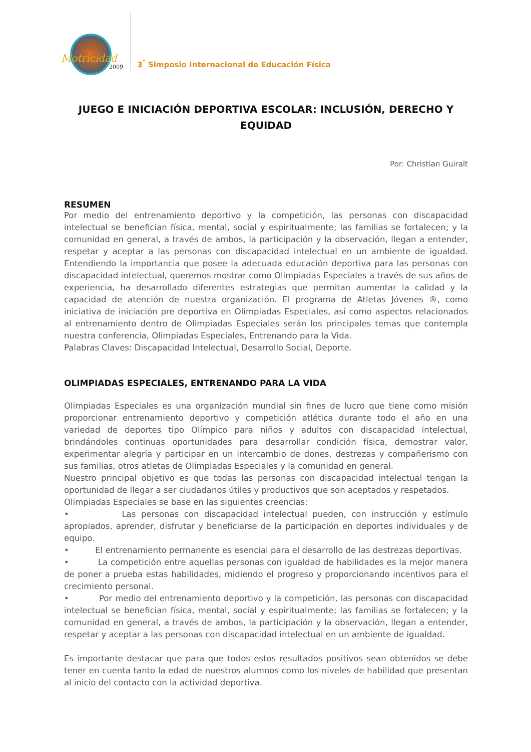expo
Motricidad
2009
3<sup>°</sup> Simposio Internacional de Educación Física
JUEGO E INICIACIÓN DEPORTIVA ESCOLAR: INCLUSIÓN, DERECHO Y EQUIDAD
Por: Christian Guiralt
RESUMEN
Por medio del entrenamiento deportivo y la competición, las personas con discapacidad intelectual se benefician física, mental, social y espiritualmente; las familias se fortalecen; y la comunidad en general, a través de ambos, la participación y la observación, llegan a entender, respetar y aceptar a las personas con discapacidad intelectual en un ambiente de igualdad. Entendiendo la importancia que posee la adecuada educación deportiva para las personas con discapacidad intelectual, queremos mostrar como Olimpiadas Especiales a través de sus años de experiencia, ha desarrollado diferentes estrategias que permitan aumentar la calidad y la capacidad de atención de nuestra organización. El programa de Atletas Jóvenes ®, como iniciativa de iniciación pre deportiva en Olimpiadas Especiales, así como aspectos relacionados al entrenamiento dentro de Olimpiadas Especiales serán los principales temas que contempla nuestra conferencia, Olimpiadas Especiales, Entrenando para la Vida.
Palabras Claves: Discapacidad Intelectual, Desarrollo Social, Deporte.
OLIMPIADAS ESPECIALES, ENTRENANDO PARA LA VIDA
Olimpiadas Especiales es una organización mundial sin fines de lucro que tiene como misión proporcionar entrenamiento deportivo y competición atlética durante todo el año en una variedad de deportes tipo Olímpico para niños y adultos con discapacidad intelectual, brindándoles continuas oportunidades para desarrollar condición física, demostrar valor, experimentar alegría y participar en un intercambio de dones, destrezas y compañerismo con sus familias, otros atletas de Olimpiadas Especiales y la comunidad en general.
Nuestro principal objetivo es que todas las personas con discapacidad intelectual tengan la oportunidad de llegar a ser ciudadanos útiles y productivos que son aceptados y respetados.
Olimpiadas Especiales se base en las siguientes creencias:
• Las personas con discapacidad intelectual pueden, con instrucción y estímulo apropiados, aprender, disfrutar y beneficiarse de la participación en deportes individuales y de equipo.
• El entrenamiento permanente es esencial para el desarrollo de las destrezas deportivas.
• La competición entre aquellas personas con igualdad de habilidades es la mejor manera de poner a prueba estas habilidades, midiendo el progreso y proporcionando incentivos para el crecimiento personal.
• Por medio del entrenamiento deportivo y la competición, las personas con discapacidad intelectual se benefician física, mental, social y espiritualmente; las familias se fortalecen; y la comunidad en general, a través de ambos, la participación y la observación, llegan a entender, respetar y aceptar a las personas con discapacidad intelectual en un ambiente de igualdad.
Es importante destacar que para que todos estos resultados positivos sean obtenidos se debe tener en cuenta tanto la edad de nuestros alumnos como los niveles de habilidad que presentan al inicio del contacto con la actividad deportiva.